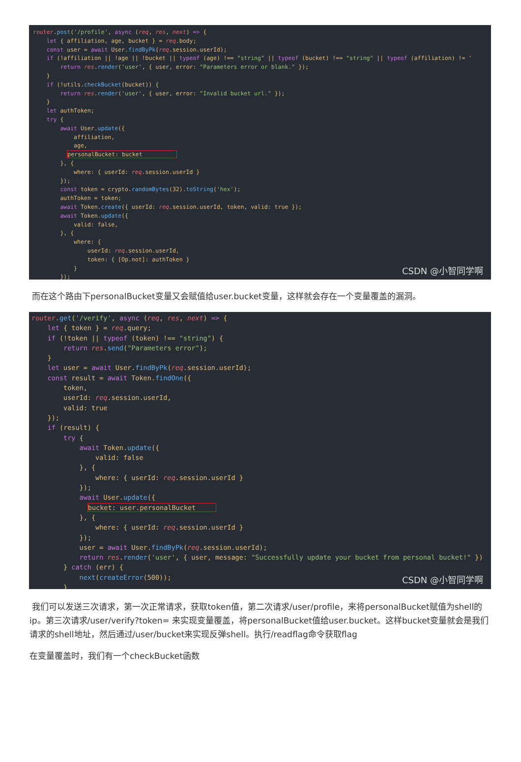router.post('/profile', async (req, res, next) => { let { affiliation, age, bucket } = req.body; const user = await User.findByPk(req.session.userId); if (!affiliation || !age || !bucket || typeof (age) !== "string" || typeof (bucket) !== "string" || typeof (affiliation) != ' return res.render('user', { user, error: "Parameters error or blank." }); } if (!utils.checkBucket(bucket)) { return res.render('user', { user, error: "Invalid bucket url." }); } let authToken; try { await User.update({ affiliation, age, personalBucket: bucket }, { where: { userId: req.session.userId } }); const token = crypto.randomBytes(32).toString('hex'); authToken = token; await Token.create({ userId: req.session.userId, token, valid: true }); await Token.update({ valid: false, }, { where: { userId: req.session.userId, token: { [Op.not]: authToken } } });
CSDN @小智同学啊
而在这个路由下personalBucket变量又会赋值给user.bucket变量，这样就会存在一个变量覆盖的漏洞。
router.get('/verify', async (req, res, next) => { let { token } = req.query; if (!token || typeof (token) !== "string") { return res.send("Parameters error"); } let user = await User.findByPk(req.session.userId); const result = await Token.findOne({ token, userId: req.session.userId, valid: true }); if (result) { try { await Token.update({ valid: false }, { where: { userId: req.session.userId } }); await User.update({ bucket: user.personalBucket }, { where: { userId: req.session.userId } }); user = await User.findByPk(req.session.userId); return res.render('user', { user, message: "Successfully update your bucket from personal bucket!" }) } catch (err) { next(createError(500)); }
CSDN @小智同学啊
我们可以发送三次请求，第一次正常请求，获取token值，第二次请求/user/profile，来将personalBucket赋值为shell的ip。第三次请求/user/verify?token= 来实现变量覆盖，将personalBucket值给user.bucket。这样bucket变量就会是我们请求的shell地址，然后通过/user/bucket来实现反弹shell。执行/readflag命令获取flag
在变量覆盖时，我们有一个checkBucket函数